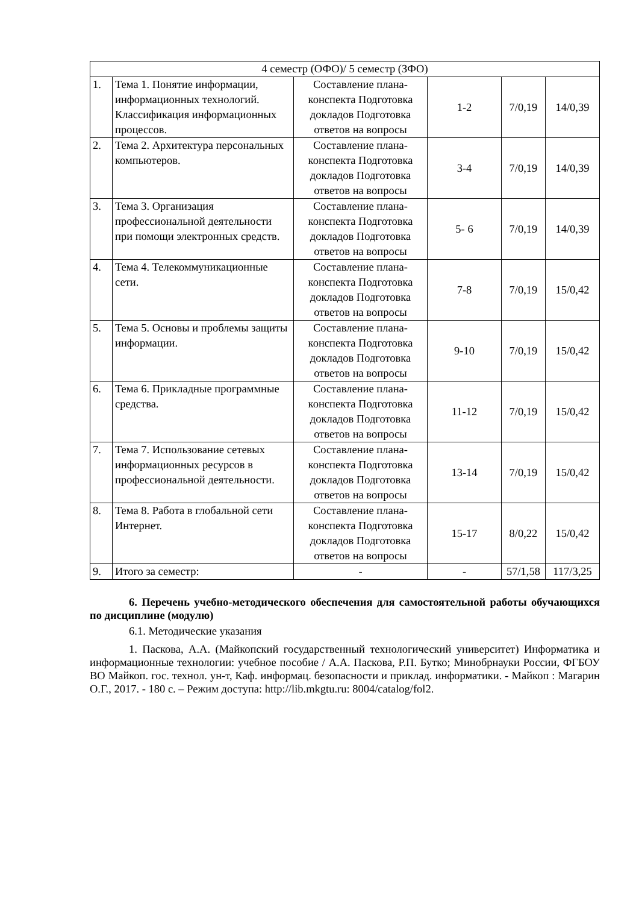| 4 семестр (ОФО)/ 5 семестр (ЗФО) | | | | | |
| 1. | Тема 1. Понятие информации, информационных технологий. Классификация информационных процессов. | Составление плана-конспекта Подготовка докладов Подготовка ответов на вопросы | 1-2 | 7/0,19 | 14/0,39 |
| 2. | Тема 2. Архитектура персональных компьютеров. | Составление плана-конспекта Подготовка докладов Подготовка ответов на вопросы | 3-4 | 7/0,19 | 14/0,39 |
| 3. | Тема 3. Организация профессиональной деятельности при помощи электронных средств. | Составление плана-конспекта Подготовка докладов Подготовка ответов на вопросы | 5- 6 | 7/0,19 | 14/0,39 |
| 4. | Тема 4. Телекоммуникационные сети. | Составление плана-конспекта Подготовка докладов Подготовка ответов на вопросы | 7-8 | 7/0,19 | 15/0,42 |
| 5. | Тема 5. Основы и проблемы защиты информации. | Составление плана-конспекта Подготовка докладов Подготовка ответов на вопросы | 9-10 | 7/0,19 | 15/0,42 |
| 6. | Тема 6. Прикладные программные средства. | Составление плана-конспекта Подготовка докладов Подготовка ответов на вопросы | 11-12 | 7/0,19 | 15/0,42 |
| 7. | Тема 7. Использование сетевых информационных ресурсов в профессиональной деятельности. | Составление плана-конспекта Подготовка докладов Подготовка ответов на вопросы | 13-14 | 7/0,19 | 15/0,42 |
| 8. | Тема 8. Работа в глобальной сети Интернет. | Составление плана-конспекта Подготовка докладов Подготовка ответов на вопросы | 15-17 | 8/0,22 | 15/0,42 |
| 9. | Итого за семестр: | - | - | 57/1,58 | 117/3,25 |
6. Перечень учебно-методического обеспечения для самостоятельной работы обучающихся по дисциплине (модулю)
6.1. Методические указания
1. Паскова, А.А. (Майкопский государственный технологический университет) Информатика и информационные технологии: учебное пособие / А.А. Паскова, Р.П. Бутко; Минобрнауки России, ФГБОУ ВО Майкоп. гос. технол. ун-т, Каф. информац. безопасности и приклад. информатики. - Майкоп : Магарин О.Г., 2017. - 180 с. – Режим доступа: http://lib.mkgtu.ru: 8004/catalog/fol2.